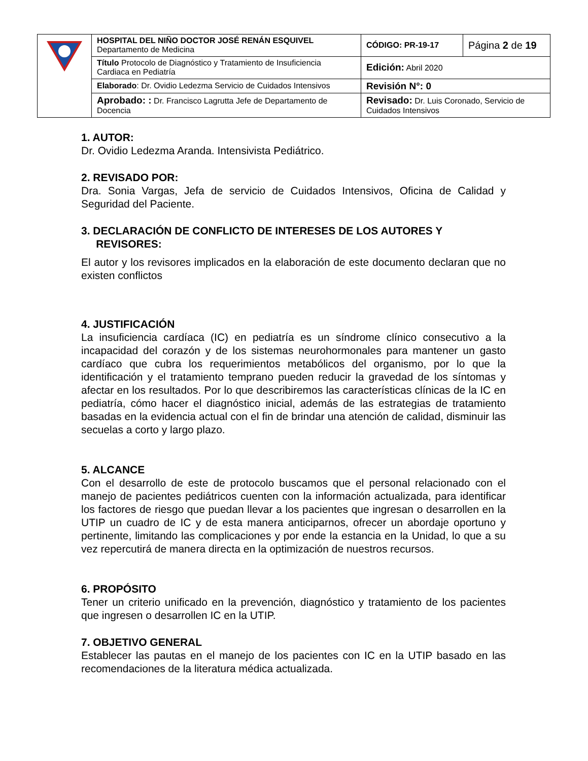| | HOSPITAL DEL NIÑO DOCTOR JOSÉ RENÁN ESQUIVEL Departamento de Medicina | CÓDIGO: PR-19-17 | Página 2 de 19 |
| | Título Protocolo de Diagnóstico y Tratamiento de Insuficiencia Cardiaca en Pediatría | Edición: Abril 2020 | |
| | Elaborado : Dr. Ovidio Ledezma Servicio de Cuidados Intensivos | Revisión N°: 0 | |
| | Aprobado: : Dr. Francisco Lagrutta Jefe de Departamento de Docencia | Revisado: Dr. Luis Coronado, Servicio de Cuidados Intensivos | |
1. AUTOR:
Dr. Ovidio Ledezma Aranda. Intensivista Pediátrico.
2. REVISADO POR:
Dra. Sonia Vargas, Jefa de servicio de Cuidados Intensivos, Oficina de Calidad y Seguridad del Paciente.
3. DECLARACIÓN DE CONFLICTO DE INTERESES DE LOS AUTORES Y
REVISORES:
El autor y los revisores implicados en la elaboración de este documento declaran que no existen conflictos
4. JUSTIFICACIÓN
La insuficiencia cardíaca (IC) en pediatría es un síndrome clínico consecutivo a la incapacidad del corazón y de los sistemas neurohormonales para mantener un gasto cardíaco que cubra los requerimientos metabólicos del organismo, por lo que la identificación y el tratamiento temprano pueden reducir la gravedad de los síntomas y afectar en los resultados. Por lo que describiremos las características clínicas de la IC en pediatría, cómo hacer el diagnóstico inicial, además de las estrategias de tratamiento basadas en la evidencia actual con el fin de brindar una atención de calidad, disminuir las secuelas a corto y largo plazo.
5. ALCANCE
Con el desarrollo de este de protocolo buscamos que el personal relacionado con el manejo de pacientes pediátricos cuenten con la información actualizada, para identificar los factores de riesgo que puedan llevar a los pacientes que ingresan o desarrollen en la UTIP un cuadro de IC y de esta manera anticiparnos, ofrecer un abordaje oportuno y pertinente, limitando las complicaciones y por ende la estancia en la Unidad, lo que a su vez repercutirá de manera directa en la optimización de nuestros recursos.
6. PROPÓSITO
Tener un criterio unificado en la prevención, diagnóstico y tratamiento de los pacientes que ingresen o desarrollen IC en la UTIP.
7. OBJETIVO GENERAL
Establecer las pautas en el manejo de los pacientes con IC en la UTIP basado en las recomendaciones de la literatura médica actualizada.